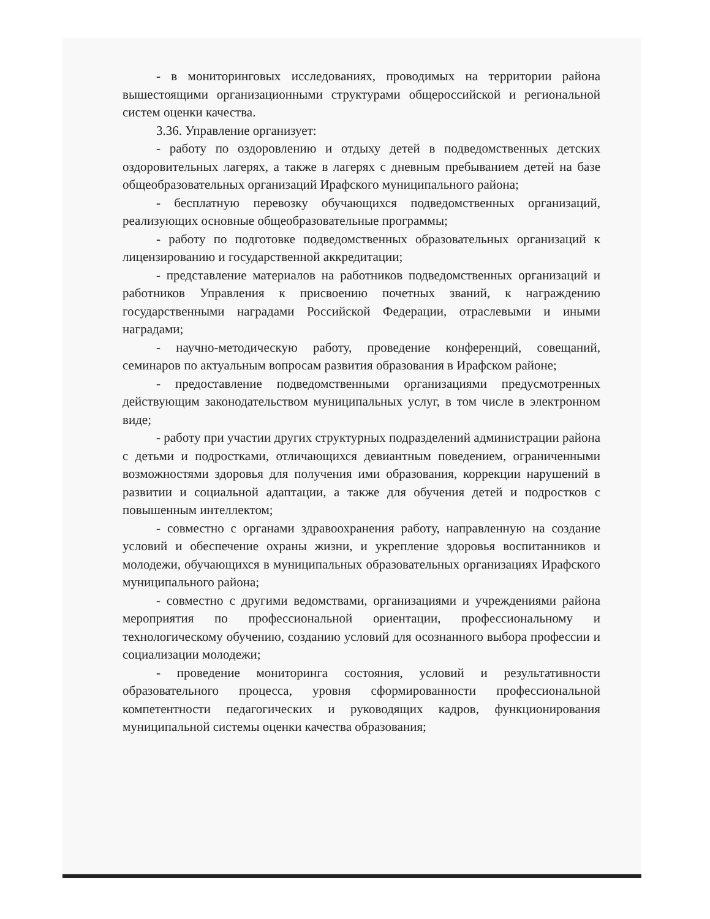- в мониторинговых исследованиях, проводимых на территории района вышестоящими организационными структурами общероссийской и региональной систем оценки качества.
3.36. Управление организует:
- работу по оздоровлению и отдыху детей в подведомственных детских оздоровительных лагерях, а также в лагерях с дневным пребыванием детей на базе общеобразовательных организаций Ирафского муниципального района;
- бесплатную перевозку обучающихся подведомственных организаций, реализующих основные общеобразовательные программы;
- работу по подготовке подведомственных образовательных организаций к лицензированию и государственной аккредитации;
- представление материалов на работников подведомственных организаций и работников Управления к присвоению почетных званий, к награждению государственными наградами Российской Федерации, отраслевыми и иными наградами;
- научно-методическую работу, проведение конференций, совещаний, семинаров по актуальным вопросам развития образования в Ирафском районе;
- предоставление подведомственными организациями предусмотренных действующим законодательством муниципальных услуг, в том числе в электронном виде;
- работу при участии других структурных подразделений администрации района с детьми и подростками, отличающихся девиантным поведением, ограниченными возможностями здоровья для получения ими образования, коррекции нарушений в развитии и социальной адаптации, а также для обучения детей и подростков с повышенным интеллектом;
- совместно с органами здравоохранения работу, направленную на создание условий и обеспечение охраны жизни, и укрепление здоровья воспитанников и молодежи, обучающихся в муниципальных образовательных организациях Ирафского муниципального района;
- совместно с другими ведомствами, организациями и учреждениями района мероприятия по профессиональной ориентации, профессиональному и технологическому обучению, созданию условий для осознанного выбора профессии и социализации молодежи;
- проведение мониторинга состояния, условий и результативности образовательного процесса, уровня сформированности профессиональной компетентности педагогических и руководящих кадров, функционирования муниципальной системы оценки качества образования;